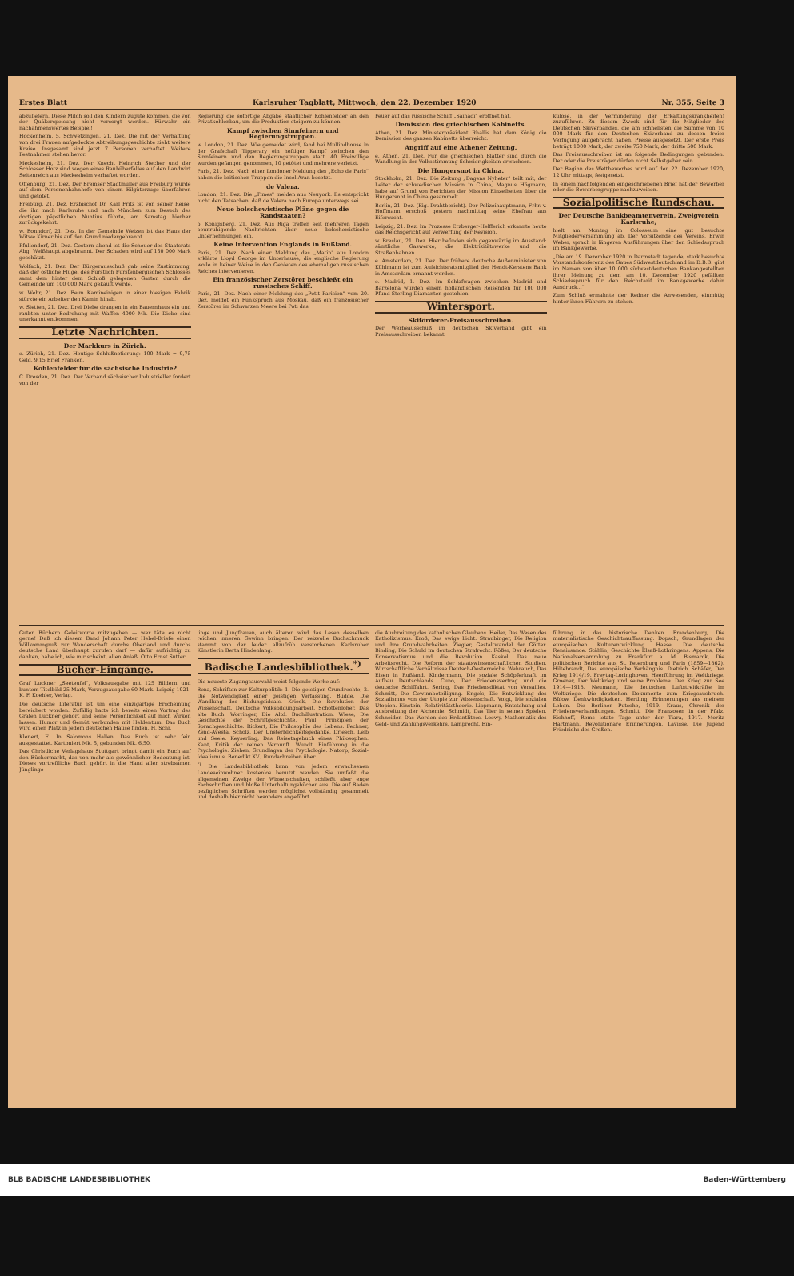Erstes Blatt Karlsruher Tagblatt, Mittwoch, den 22. Dezember 1920 Nr. 355. Seite 3
abzuliefern. Diese Milch soll den Kindern zugute kommen, die von der Quäkerspeisung nicht versorgt werden. Fürwahr ein nachahmenswertes Beispiel!
Hockenheim, 5. Schwetzingen, 21. Dez. Die mit der Verhaftung von drei Frauen aufgedeckte Abtreibungsgeschichte zieht weitere Kreise. Insgesamt sind jetzt 7 Personen verhaftet. Weitere Festnahmen stehen bevor.
Meckesheim, 21. Dez. Der Knecht Heinrich Stecher und der Schlosser Hotz sind wegen eines Raubüberfalles auf den Landwirt Seltenreich aus Meckesheim verhaftet worden.
Offenburg, 21. Dez. Der Bremser Stadtmüller aus Freiburg wurde auf dem Personenbahnhofe von einem Eilgüterzuge überfahren und getötet.
Freiburg, 21. Dez. Erzbischof Dr. Karl Fritz ist von seiner Reise, die ihn nach Karlsruhe und nach München zum Besuch des dortigen päpstlichen Nuntius führte, am Samstag hierher zurückgekehrt.
w. Bonndorf, 21. Dez. In der Gemeinde Weizen ist das Haus der Witwe Kirner bis auf den Grund niedergebrannt.
Pfullendorf, 21. Dez. Gestern abend ist die Scheuer des Staatsrats Abg. Weißhaupt abgebrannt. Der Schaden wird auf 150 000 Mark geschätzt.
Wolfach, 21. Dez. Der Bürgerausschuß gab seine Zustimmung, daß der östliche Flügel des Fürstlich Fürstenbergischen Schlosses samt dem hinter dem Schloß gelegenen Garten durch die Gemeinde um 100 000 Mark gekauft werde.
w. Wehr, 21. Dez. Beim Kamineinigen in einer hiesigen Fabrik stürzte ein Arbeiter den Kamin hinab.
w. Sietten, 21. Dez. Drei Diebe drangen in ein Bauernhaus ein und raubten unter Bedrohung mit Waffen 4000 Mk. Die Diebe sind unerkannt entkommen.
Letzte Nachrichten.
Der Markkurs in Zürich.
e. Zürich, 21. Dez. Heutige Schlußnotierung: 100 Mark = 9,75 Geld, 9,15 Brief Franken.
Kohlenfelder für die sächsische Industrie?
C. Dresden, 21. Dez. Der Verband sächsischer Industrieller fordert von der
Regierung die sofortige Abgabe staatlicher Kohlenfelder an den Privatkohlenbau, um die Produktion steigern zu können.
Kampf zwischen Sinnfeinern und Regierungstruppen.
w. London, 21. Dez. Wie gemeldet wird, fand bei Mullindhouse in der Grafschaft Tipperary ein heftiger Kampf zwischen den Sinnfeinern und den Regierungstruppen statt. 40 Freiwillige wurden gefangen genommen, 10 getötet und mehrere verletzt.
Paris, 21. Dez. Nach einer Londoner Meldung des „Echo de Paris" haben die britischen Truppen die Insel Aran besetzt.
de Valera.
London, 21. Dez. Die „Times" melden aus Neuyork: Es entspricht nicht den Tatsachen, daß de Valera nach Europa unterwegs sei.
Neue bolschewistische Pläne gegen die Randstaaten?
b. Königsberg, 21. Dez. Aus Riga treffen seit mehreren Tagen beunruhigende Nachrichten über neue bolschewistische Unternehmungen ein.
Keine Intervention Englands in Rußland.
Paris, 21. Dez. Nach einer Meldung des „Matin" aus London erklärte Lloyd George im Unterhause, die englische Regierung wolle in keiner Weise in den Gebieten des ehemaligen russischen Reiches intervenieren.
Ein französischer Zerstörer beschießt ein russisches Schiff.
Paris, 21. Dez. Nach einer Meldung des „Petit Parisien" vom 20. Dez. meldet ein Funkspruch aus Moskau, daß ein französischer Zerstörer im Schwarzen Meere bei Poti das
Feuer auf das russische Schiff „Sainadi" eröffnet hat.
Demission des griechischen Kabinetts.
Athen, 21. Dez. Ministerpräsident Rhallis hat dem König die Demission des ganzen Kabinetts überreicht.
Angriff auf eine Athener Zeitung.
e. Athen, 21. Dez. Für die griechischen Blätter sind durch die Wandlung in der Volksstimmung Schwierigkeiten erwachsen.
Die Hungersnot in China.
Stockholm, 21. Dez. Die Zeitung „Dagens Nyheter" teilt mit, der Leiter der schwedischen Mission in China, Magnus Högmann, habe auf Grund von Berichten der Mission Einzelheiten über die Hungersnot in China gesammelt.
Berlin, 21. Dez. (Eig. Drahtbericht). Der Polizeihauptmann, Frhr. v. Hoffmann erschoß gestern nachmittag seine Ehefrau aus Eifersucht.
Leipzig, 21. Dez. Im Prozesse Erzberger-Helfferich erkannte heute das Reichsgericht auf Verwerfung der Revision.
w. Breslau, 21. Dez. Hier befinden sich gegenwärtig im Ausstand: sämtliche Gaswerke, die Elektrizitätswerke und die Straßenbahnen.
e. Amsterdam, 21. Dez. Der frühere deutsche Außenminister von Kühlmann ist zum Aufsichtsratsmitglied der Hendt-Kerstens Bank in Amsterdam ernannt worden.
e. Madrid, 1. Dez. Im Schlafwagen zwischen Madrid und Barzelona wurden einem holländischen Reisenden für 100 000 Pfund Sterling Diamanten gestohlen.
Wintersport.
Skiförderer-Preisausschreiben.
Der Werbeausschuß im deutschen Skiverband gibt ein Preisausschreiben bekannt.
kulose, in der Verminderung der Erkältungskrankheiten) zuzuführen. Zu diesem Zweck sind für die Mitglieder des Deutschen Skiverbandes, die am schnellsten die Summe von 10 000 Mark für den Deutschen Skiverband zu dessen freier Verfügung aufgebracht haben, Preise ausgesetzt. Der erste Preis beträgt 1000 Mark, der zweite 750 Mark, der dritte 500 Mark.
Das Preisausschreiben ist an folgende Bedingungen gebunden: Der oder die Preisträger dürfen nicht Selbstgeber sein.
Der Beginn des Wettbewerbes wird auf den 22. Dezember 1920, 12 Uhr mittags, festgesetzt.
In einem nachfolgenden eingeschriebenen Brief hat der Bewerber oder die Bewerbergruppe nachzuweisen.
Sozialpolitische Rundschau.
Der Deutsche Bankbeamtenverein, Zweigverein Karlsruhe,
hielt am Montag im Colosseum eine gut besuchte Mitgliederversammlung ab. Der Vorsitzende des Vereins, Erwin Weber, sprach in längeren Ausführungen über den Schiedsspruch im Bankgewerbe.
„Die am 19. Dezember 1920 in Darmstadt tagende, stark besuchte Vorstandskonferenz des Gaues Südwestdeutschland im D.B.B. gibt im Namen von über 10 000 südwestdeutschen Bankangestellten ihrer Meinung zu dem am 10. Dezember 1920 gefällten Schiedsspruch für den Reichstarif im Bankgewerbe dahin Ausdruck..."
Zum Schluß ermahnte der Redner die Anwesenden, einmütig hinter ihren Führern zu stehen.
Guten Büchern Geleitworte mitzugeben — wer täte es nicht gerne! Daß ich diesem Band Johann Peter Hebel-Briefe einen Willkommgruß zur Wanderschaft durchs Oberland und durchs deutsche Land überhaupt zurufen darf — dafür aufrichtig zu danken, habe ich, wie mir scheint, allen Anlaß. Otto Ernst Sutter.
Bücher-Eingänge.
Graf Luckner „Seeteufel", Volksausgabe mit 125 Bildern und buntem Titelbild 25 Mark, Vorzugsausgabe 60 Mark. Leipzig 1921. K. F. Koehler, Verlag.
Die deutsche Literatur ist um eine einzigartige Erscheinung bereichert worden. Zufällig hatte ich bereits einen Vortrag des Grafen Luckner gehört und seine Persönlichkeit auf mich wirken lassen. Humor und Gemüt verbunden mit Heldentum. Das Buch wird einen Platz in jedem deutschen Hause finden. H. Schr.
Klenert, F., In Salomons Hallen. Das Buch ist sehr fein ausgestattet. Kartoniert Mk. 5, gebunden Mk. 6,50.
Das Christliche Verlagshaus Stuttgart bringt damit ein Buch auf den Büchermarkt, das von mehr als gewöhnlicher Bedeutung ist. Dieses vortreffliche Buch gehört in die Hand aller strebsamen Jünglinge
linge und Jungfrauen, auch älteren wird das Lesen desselben reichen inneren Gewinn bringen. Der reizvolle Buchschmuck stammt von der leider allzufrüh verstorbenen Karlsruher Künstlerin Berta Hindenlang.
Badische Landesbibliothek.<sup>*)</sup>
Die neueste Zugangsauswahl weist folgende Werke auf:
Benz, Schriften zur Kulturpolitik: 1. Die geistigen Grundrechte; 2. Die Notwendigkeit einer geistigen Verfassung. Budde, Die Wandlung des Bildungsideals. Krieck, Die Revolution der Wissenschaft. Deutsche Volksbildungsarbeit. Schottenloher, Das alte Buch. Worringer, Die Altd. Buchillustration. Wiese, Die Geschichte der Schriftgeschichte. Paul, Prinzipien der Sprachgeschichte. Rickert, Die Philosophie des Lebens. Fechner, Zend-Avesta. Scholz, Der Unsterblichkeitsgedanke. Driesch, Leib und Seele. Keyserling, Das Reisetagebuch eines Philosophen. Kant, Kritik der reinen Vernunft. Wundt, Einführung in die Psychologie. Ziehen, Grundlagen der Psychologie. Natorp, Sozial-Idealismus. Benedikt XV., Rundschreiben über
<sup>*)</sup> Die Landesbibliothek kann von jedem erwachsenen Landeseinwohner kostenlos benutzt werden. Sie umfaßt die allgemeinen Zweige der Wissenschaften, schließt aber enge Fachschriften und bloße Unterhaltungsbücher aus. Die auf Baden bezüglichen Schriften werden möglichst vollständig gesammelt und deshalb hier nicht besonders angeführt.
die Ausbreitung des katholischen Glaubens. Heiler, Das Wesen des Katholizismus. Kroß, Das ewige Licht. Straubinger, Die Religion und ihre Grundwahrheiten. Ziegler, Gestaltwandel der Götter. Binding, Die Schuld im deutschen Strafrecht. Rößer, Der deutsche Konservatismus und die Revolution. Kaskel, Das neue Arbeitsrecht. Die Reform der staatswissenschaftlichen Studien. Wirtschaftliche Verhältnisse Deutsch-Oesterreichs. Wehrauch, Das Eisen in Rußland. Kindermann, Die soziale Schöpferkraft im Aufbau Deutschlands. Cuno, Der Friedensvertrag und die deutsche Schiffahrt. Sering, Das Friedensdiktat von Versailles. Schmitt, Die Gewinnbeteiligung. Engels, Die Entwicklung des Sozialismus von der Utopie zur Wissenschaft. Voigt, Die sozialen Utopien. Einstein, Relativitätstheorie. Lippmann, Entstehung und Ausbreitung der Alchemie. Schmidt, Das Tier in seinen Spielen. Schneider, Das Werden des Erdantlitzes. Loewy, Mathematik des Geld- und Zahlungsverkehrs. Lamprecht, Ein-
führung in das historische Denken. Brandenburg, Die materialistische Geschichtsauffassung. Dopsch, Grundlagen der europäischen Kulturentwicklung. Hasse, Die deutsche Renaissance. Stählin, Geschichte Elsaß-Lothringens. Appens, Die Nationalversammlung zu Frankfurt a. M. Bismarck, Die politischen Berichte aus St. Petersburg und Paris (1859—1862). Hiltebrandt, Das europäische Verhängnis. Dietrich Schäfer, Der Krieg 1914/19. Freytag-Loringhoven, Heerführung im Weltkriege. Groener, Der Weltkrieg und seine Probleme. Der Krieg zur See 1914—1918. Neumann, Die deutschen Luftstreitkräfte im Weltkriege. Die deutschen Dokumente zum Kriegsausbruch. Bülow, Denkwürdigkeiten. Hertling, Erinnerungen aus meinem Leben. Die Berliner Putsche, 1919. Kraus, Chronik der Friedensverhandlungen. Schmitt, Die Franzosen in der Pfalz. Eichhoff, Rems letzte Tage unter der Tiara, 1917. Moritz Hartmann, Revolutionäre Erinnerungen. Lavisse, Die Jugend Friedrichs des Großen.
BLB BADISCHE LANDESBIBLIOTHEK Baden-Württemberg